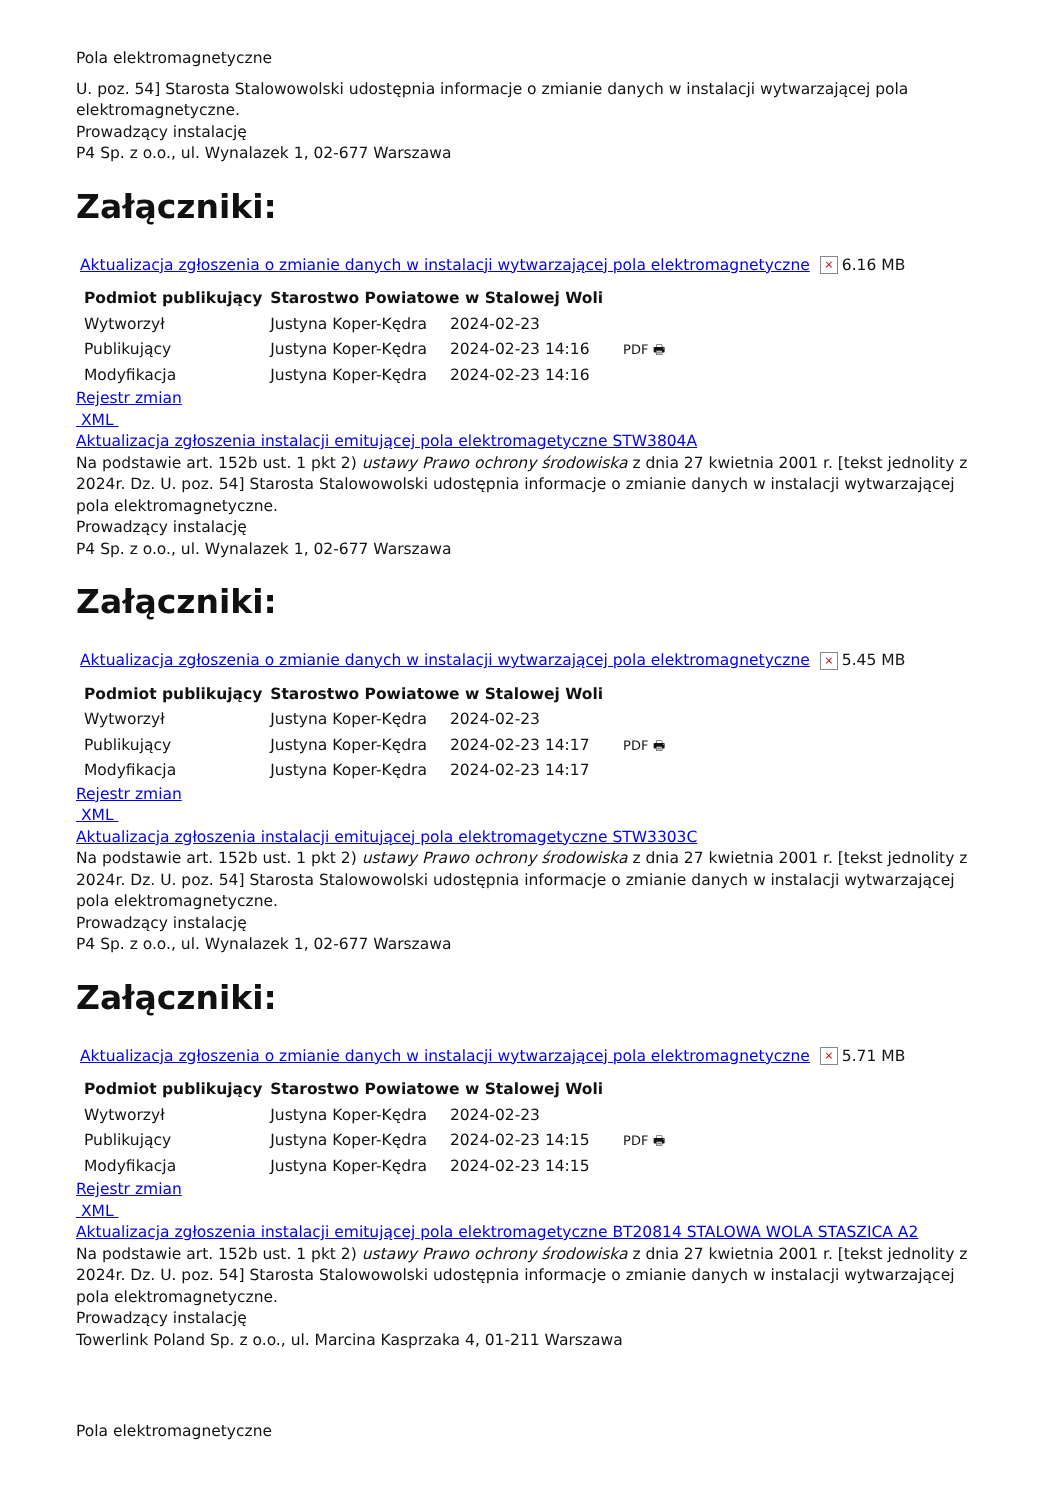Pola elektromagnetyczne
U. poz. 54] Starosta Stalowowolski udostępnia informacje o zmianie danych w instalacji wytwarzającej pola elektromagnetyczne.
Prowadzący instalację
P4 Sp. z o.o., ul. Wynalazek 1, 02-677 Warszawa
Załączniki:
Aktualizacja zgłoszenia o zmianie danych w instalacji wytwarzającej pola elektromagnetyczne × 6.16 MB
| Podmiot publikujący | Starostwo Powiatowe w Stalowej Woli | | |
| Wytworzył | Justyna Koper-Kędra | 2024-02-23 | PDF 🖶 |
| Publikujący | Justyna Koper-Kędra | 2024-02-23 14:16 | |
| Modyfikacja | Justyna Koper-Kędra | 2024-02-23 14:16 | |
Rejestr zmian
XML
Aktualizacja zgłoszenia instalacji emitującej pola elektromagetyczne STW3804A
Na podstawie art. 152b ust. 1 pkt 2) ustawy Prawo ochrony środowiska z dnia 27 kwietnia 2001 r. [tekst jednolity z 2024r. Dz. U. poz. 54] Starosta Stalowowolski udostępnia informacje o zmianie danych w instalacji wytwarzającej pola elektromagnetyczne.
Prowadzący instalację
P4 Sp. z o.o., ul. Wynalazek 1, 02-677 Warszawa
Załączniki:
Aktualizacja zgłoszenia o zmianie danych w instalacji wytwarzającej pola elektromagnetyczne × 5.45 MB
| Podmiot publikujący | Starostwo Powiatowe w Stalowej Woli | | |
| Wytworzył | Justyna Koper-Kędra | 2024-02-23 | PDF 🖶 |
| Publikujący | Justyna Koper-Kędra | 2024-02-23 14:17 | |
| Modyfikacja | Justyna Koper-Kędra | 2024-02-23 14:17 | |
Rejestr zmian
XML
Aktualizacja zgłoszenia instalacji emitującej pola elektromagetyczne STW3303C
Na podstawie art. 152b ust. 1 pkt 2) ustawy Prawo ochrony środowiska z dnia 27 kwietnia 2001 r. [tekst jednolity z 2024r. Dz. U. poz. 54] Starosta Stalowowolski udostępnia informacje o zmianie danych w instalacji wytwarzającej pola elektromagnetyczne.
Prowadzący instalację
P4 Sp. z o.o., ul. Wynalazek 1, 02-677 Warszawa
Załączniki:
Aktualizacja zgłoszenia o zmianie danych w instalacji wytwarzającej pola elektromagnetyczne × 5.71 MB
| Podmiot publikujący | Starostwo Powiatowe w Stalowej Woli | | |
| Wytworzył | Justyna Koper-Kędra | 2024-02-23 | PDF 🖶 |
| Publikujący | Justyna Koper-Kędra | 2024-02-23 14:15 | |
| Modyfikacja | Justyna Koper-Kędra | 2024-02-23 14:15 | |
Rejestr zmian
XML
Aktualizacja zgłoszenia instalacji emitującej pola elektromagetyczne BT20814 STALOWA WOLA STASZICA A2
Na podstawie art. 152b ust. 1 pkt 2) ustawy Prawo ochrony środowiska z dnia 27 kwietnia 2001 r. [tekst jednolity z 2024r. Dz. U. poz. 54] Starosta Stalowowolski udostępnia informacje o zmianie danych w instalacji wytwarzającej pola elektromagnetyczne.
Prowadzący instalację
Towerlink Poland Sp. z o.o., ul. Marcina Kasprzaka 4, 01-211 Warszawa
Pola elektromagnetyczne